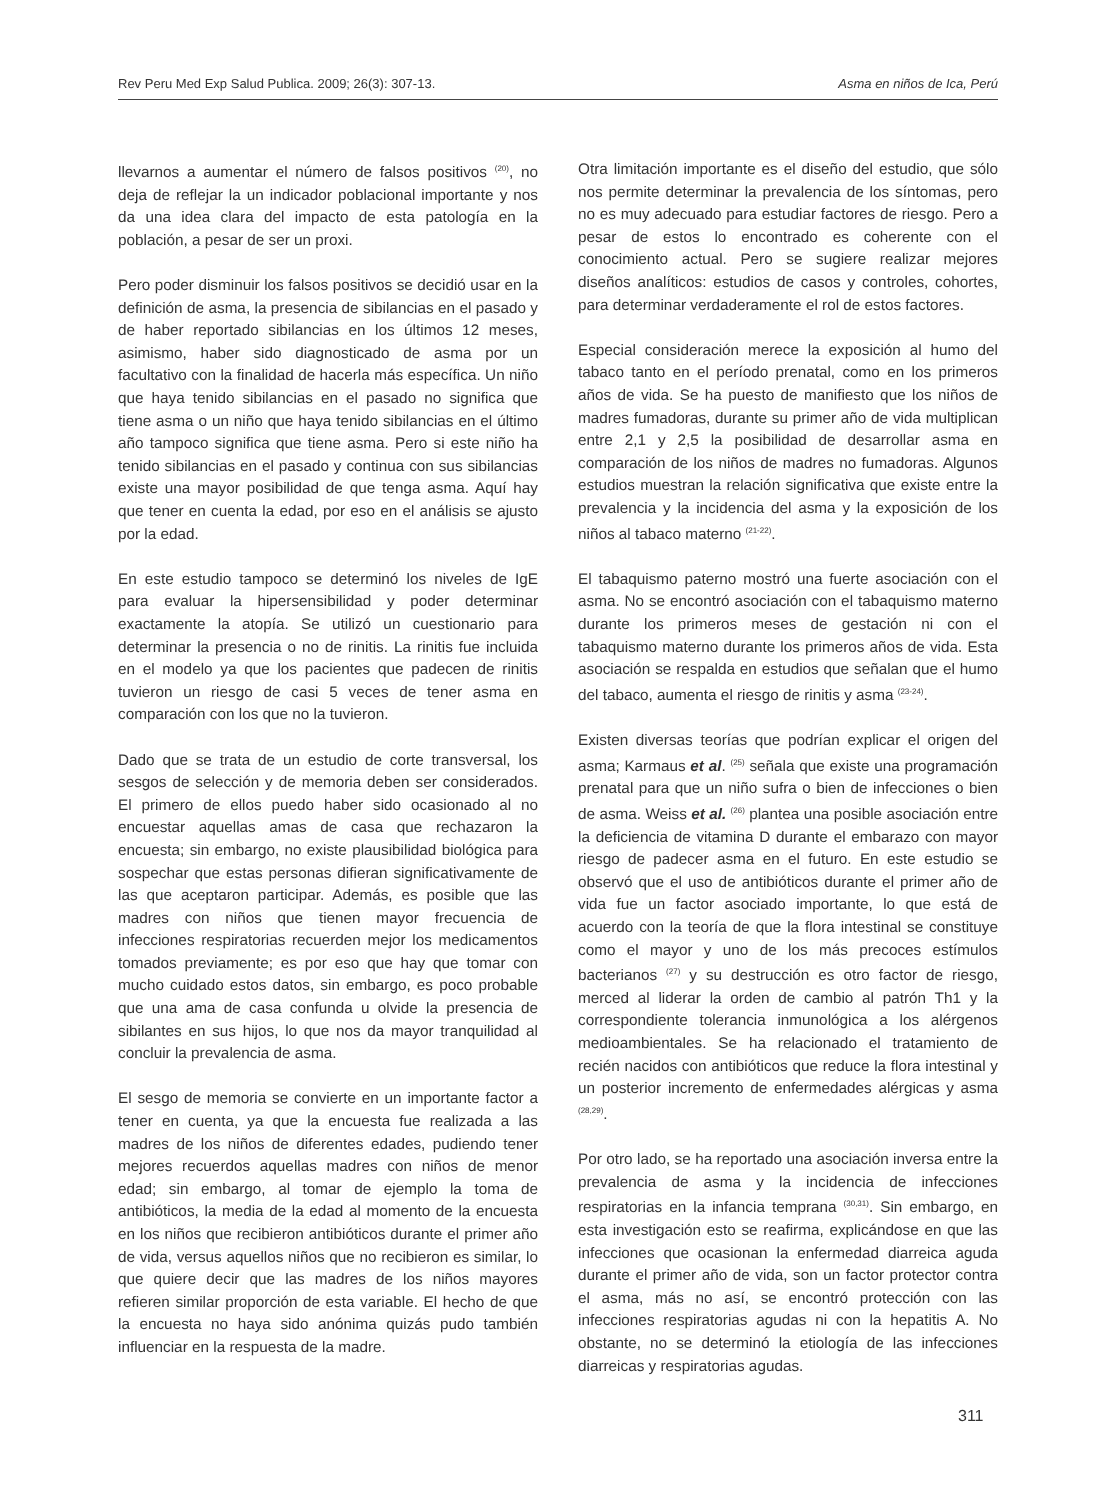Rev Peru Med Exp Salud Publica. 2009; 26(3): 307-13. Asma en niños de Ica, Perú
llevarnos a aumentar el número de falsos positivos <sup>(20)</sup>, no deja de reflejar la un indicador poblacional importante y nos da una idea clara del impacto de esta patología en la población, a pesar de ser un proxi.
Pero poder disminuir los falsos positivos se decidió usar en la definición de asma, la presencia de sibilancias en el pasado y de haber reportado sibilancias en los últimos 12 meses, asimismo, haber sido diagnosticado de asma por un facultativo con la finalidad de hacerla más específica. Un niño que haya tenido sibilancias en el pasado no significa que tiene asma o un niño que haya tenido sibilancias en el último año tampoco significa que tiene asma. Pero si este niño ha tenido sibilancias en el pasado y continua con sus sibilancias existe una mayor posibilidad de que tenga asma. Aquí hay que tener en cuenta la edad, por eso en el análisis se ajusto por la edad.
En este estudio tampoco se determinó los niveles de IgE para evaluar la hipersensibilidad y poder determinar exactamente la atopía. Se utilizó un cuestionario para determinar la presencia o no de rinitis. La rinitis fue incluida en el modelo ya que los pacientes que padecen de rinitis tuvieron un riesgo de casi 5 veces de tener asma en comparación con los que no la tuvieron.
Dado que se trata de un estudio de corte transversal, los sesgos de selección y de memoria deben ser considerados. El primero de ellos puedo haber sido ocasionado al no encuestar aquellas amas de casa que rechazaron la encuesta; sin embargo, no existe plausibilidad biológica para sospechar que estas personas difieran significativamente de las que aceptaron participar. Además, es posible que las madres con niños que tienen mayor frecuencia de infecciones respiratorias recuerden mejor los medicamentos tomados previamente; es por eso que hay que tomar con mucho cuidado estos datos, sin embargo, es poco probable que una ama de casa confunda u olvide la presencia de sibilantes en sus hijos, lo que nos da mayor tranquilidad al concluir la prevalencia de asma.
El sesgo de memoria se convierte en un importante factor a tener en cuenta, ya que la encuesta fue realizada a las madres de los niños de diferentes edades, pudiendo tener mejores recuerdos aquellas madres con niños de menor edad; sin embargo, al tomar de ejemplo la toma de antibióticos, la media de la edad al momento de la encuesta en los niños que recibieron antibióticos durante el primer año de vida, versus aquellos niños que no recibieron es similar, lo que quiere decir que las madres de los niños mayores refieren similar proporción de esta variable. El hecho de que la encuesta no haya sido anónima quizás pudo también influenciar en la respuesta de la madre.
Otra limitación importante es el diseño del estudio, que sólo nos permite determinar la prevalencia de los síntomas, pero no es muy adecuado para estudiar factores de riesgo. Pero a pesar de estos lo encontrado es coherente con el conocimiento actual. Pero se sugiere realizar mejores diseños analíticos: estudios de casos y controles, cohortes, para determinar verdaderamente el rol de estos factores.
Especial consideración merece la exposición al humo del tabaco tanto en el período prenatal, como en los primeros años de vida. Se ha puesto de manifiesto que los niños de madres fumadoras, durante su primer año de vida multiplican entre 2,1 y 2,5 la posibilidad de desarrollar asma en comparación de los niños de madres no fumadoras. Algunos estudios muestran la relación significativa que existe entre la prevalencia y la incidencia del asma y la exposición de los niños al tabaco materno <sup>(21-22)</sup>.
El tabaquismo paterno mostró una fuerte asociación con el asma. No se encontró asociación con el tabaquismo materno durante los primeros meses de gestación ni con el tabaquismo materno durante los primeros años de vida. Esta asociación se respalda en estudios que señalan que el humo del tabaco, aumenta el riesgo de rinitis y asma <sup>(23-24)</sup>.
Existen diversas teorías que podrían explicar el origen del asma; Karmaus et al. <sup>(25)</sup> señala que existe una programación prenatal para que un niño sufra o bien de infecciones o bien de asma. Weiss et al. <sup>(26)</sup> plantea una posible asociación entre la deficiencia de vitamina D durante el embarazo con mayor riesgo de padecer asma en el futuro. En este estudio se observó que el uso de antibióticos durante el primer año de vida fue un factor asociado importante, lo que está de acuerdo con la teoría de que la flora intestinal se constituye como el mayor y uno de los más precoces estímulos bacterianos <sup>(27)</sup> y su destrucción es otro factor de riesgo, merced al liderar la orden de cambio al patrón Th1 y la correspondiente tolerancia inmunológica a los alérgenos medioambientales. Se ha relacionado el tratamiento de recién nacidos con antibióticos que reduce la flora intestinal y un posterior incremento de enfermedades alérgicas y asma <sup>(28,29)</sup>.
Por otro lado, se ha reportado una asociación inversa entre la prevalencia de asma y la incidencia de infecciones respiratorias en la infancia temprana <sup>(30,31)</sup>. Sin embargo, en esta investigación esto se reafirma, explicándose en que las infecciones que ocasionan la enfermedad diarreica aguda durante el primer año de vida, son un factor protector contra el asma, más no así, se encontró protección con las infecciones respiratorias agudas ni con la hepatitis A. No obstante, no se determinó la etiología de las infecciones diarreicas y respiratorias agudas.
311